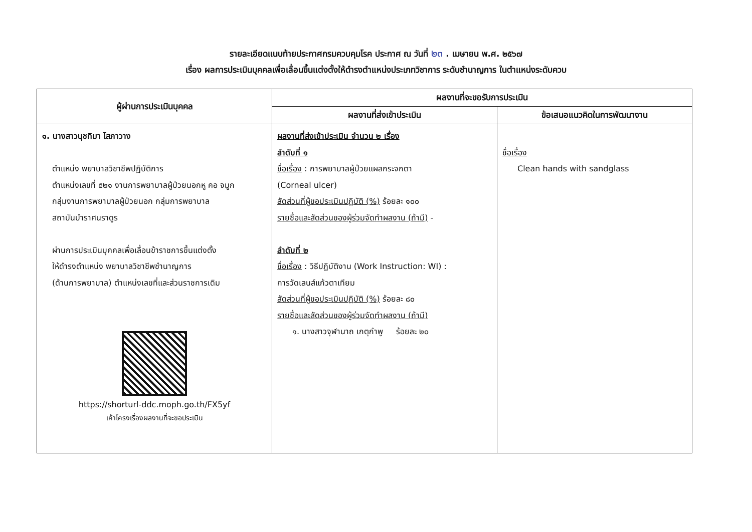รายละเอียดแนบท้ายประกาศกรมควบคุมโรค ประกาศ ณ วันที่ ๒๓ . เมษายน พ.ศ. ๒๕๖๗
เรื่อง ผลการประเมินบุคคลเพื่อเลื่อนขึ้นแต่งตั้งให้ดำรงตำแหน่งประเภทวิชาการ ระดับชำนาญการ ในตำแหน่งระดับควบ
| ผู้ผ่านการประเมินบุคคล | ผลงานที่จะขอรับการประเมิน | |
| --- | --- | --- |
| | ผลงานที่ส่งเข้าประเมิน | ข้อเสนอแนวคิดในการพัฒนางาน |
| ๑. นางสาวนุชทิมา โสภาวาง ตำแหน่ง พยาบาลวิชาชีพปฏิบัติการ ตำแหน่งเลขที่ ๕๒๑ งานการพยาบาลผู้ป่วยนอกหู คอ จมูก กลุ่มงานการพยาบาลผู้ป่วยนอก กลุ่มการพยาบาล สถาบันบำราศนราดูร ผ่านการประเมินบุคคลเพื่อเลื่อนข้าราชการขึ้นแต่งตั้ง ให้ดำรงตำแหน่ง พยาบาลวิชาชีพชำนาญการ (ด้านการพยาบาล) ตำแหน่งเลขที่และส่วนราชการเดิม https://shorturl-ddc.moph.go.th/FX5yf เค้าโครงเรื่องผลงานที่จะขอประเมิน | ผลงานที่ส่งเข้าประเมิน จำนวน ๒ เรื่อง ลำดับที่ ๑ ชื่อเรื่อง : การพยาบาลผู้ป่วยแผลกระจกตา (Corneal ulcer) สัดส่วนที่ผู้ขอประเมินปฏิบัติ (%) ร้อยละ ๑๐๐ รายชื่อและสัดส่วนของผู้ร่วมจัดทำผลงาน (ถ้ามี) - ลำดับที่ ๒ ชื่อเรื่อง : วิธีปฏิบัติงาน (Work Instruction: WI) : การวัดเลนส์แก้วตาเทียม สัดส่วนที่ผู้ขอประเมินปฏิบัติ (%) ร้อยละ ๘๐ รายชื่อและสัดส่วนของผู้ร่วมจัดทำผลงาน (ถ้ามี) ๑. นางสาวจุฬานาถ เกตุกำพู ร้อยละ ๒๐ | ชื่อเรื่อง Clean hands with sandglass |